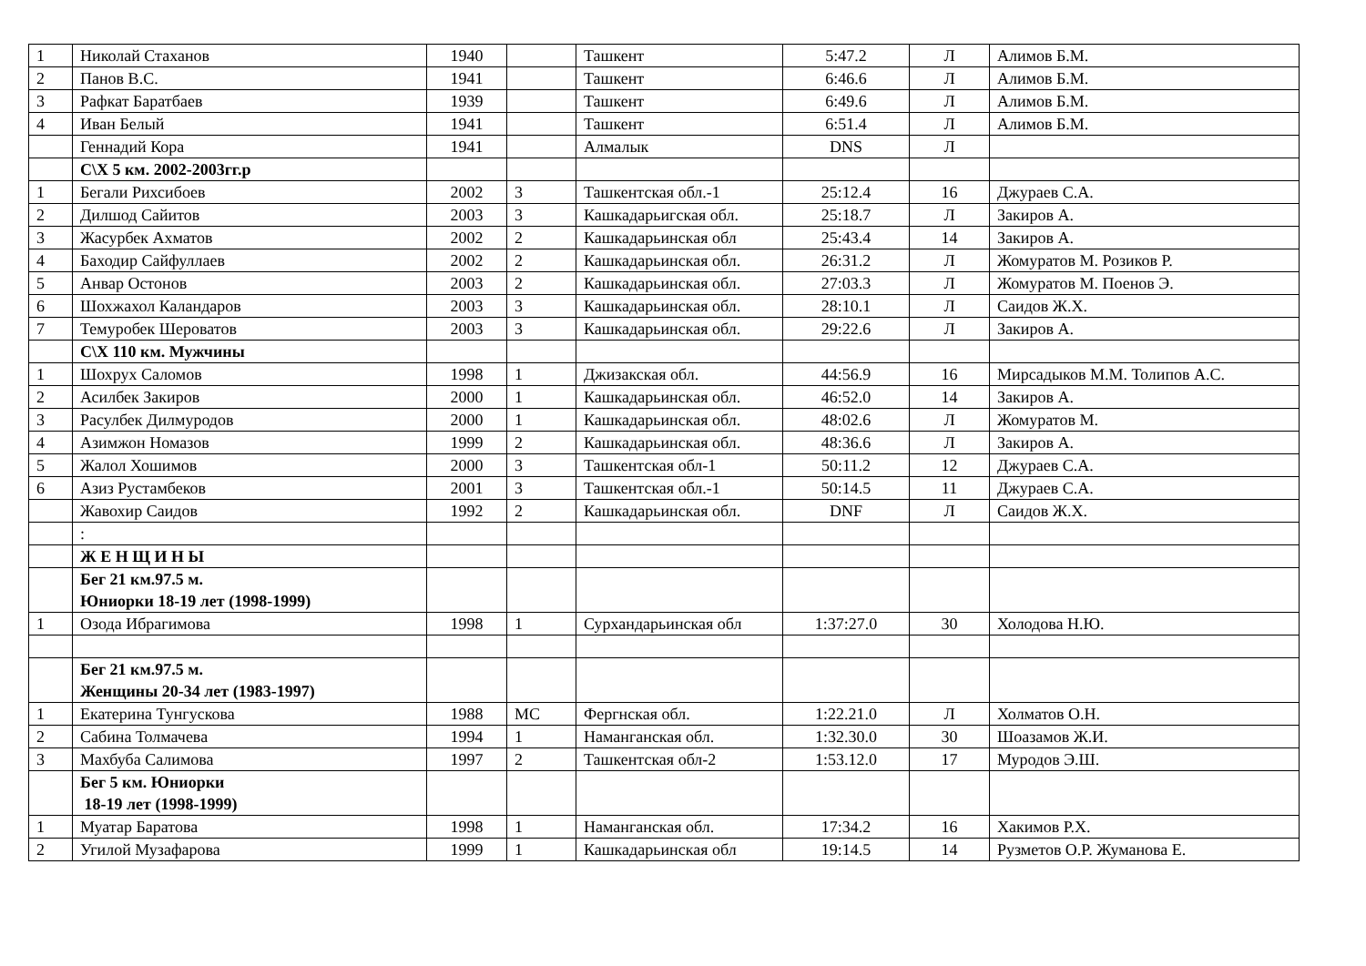| 1 | Николай Стаханов | 1940 | | Ташкент | 5:47.2 | Л | Алимов Б.М. |
| 2 | Панов В.С. | 1941 | | Ташкент | 6:46.6 | Л | Алимов Б.М. |
| 3 | Рафкат Баратбаев | 1939 | | Ташкент | 6:49.6 | Л | Алимов Б.М. |
| 4 | Иван Белый | 1941 | | Ташкент | 6:51.4 | Л | Алимов Б.М. |
| | Геннадий Кора | 1941 | | Алмалык | DNS | Л | |
| | С\Х 5 км. 2002-2003гг.р | | | | | | |
| 1 | Бегали Рихсибоев | 2002 | 3 | Ташкентская обл.-1 | 25:12.4 | 16 | Джураев С.А. |
| 2 | Дилшод Сайитов | 2003 | 3 | Кашкадарьигская обл. | 25:18.7 | Л | Закиров А. |
| 3 | Жасурбек Ахматов | 2002 | 2 | Кашкадарьинская обл | 25:43.4 | 14 | Закиров А. |
| 4 | Баходир Сайфуллаев | 2002 | 2 | Кашкадарьинская обл. | 26:31.2 | Л | Жомуратов М. Розиков Р. |
| 5 | Анвар Остонов | 2003 | 2 | Кашкадарьинская обл. | 27:03.3 | Л | Жомуратов М. Поенов Э. |
| 6 | Шохжахол Каландаров | 2003 | 3 | Кашкадарьинская обл. | 28:10.1 | Л | Саидов Ж.Х. |
| 7 | Темуробек Шероватов | 2003 | 3 | Кашкадарьинская обл. | 29:22.6 | Л | Закиров А. |
| | С\Х 110 км. Мужчины | | | | | | |
| 1 | Шохрух Саломов | 1998 | 1 | Джизакская обл. | 44:56.9 | 16 | Мирсадыков М.М. Толипов А.С. |
| 2 | Асилбек Закиров | 2000 | 1 | Кашкадарьинская обл. | 46:52.0 | 14 | Закиров А. |
| 3 | Расулбек Дилмуродов | 2000 | 1 | Кашкадарьинская обл. | 48:02.6 | Л | Жомуратов М. |
| 4 | Азимжон Номазов | 1999 | 2 | Кашкадарьинская обл. | 48:36.6 | Л | Закиров А. |
| 5 | Жалол Хошимов | 2000 | 3 | Ташкентская обл-1 | 50:11.2 | 12 | Джураев С.А. |
| 6 | Азиз Рустамбеков | 2001 | 3 | Ташкентская обл.-1 | 50:14.5 | 11 | Джураев С.А. |
| | Жавохир Саидов | 1992 | 2 | Кашкадарьинская обл. | DNF | Л | Саидов Ж.Х. |
| | : | | | | | | |
| | Ж Е Н Щ И Н Ы | | | | | | |
| | Бег 21 км.97.5 м. Юниорки 18-19 лет (1998-1999) | | | | | | |
| 1 | Озода Ибрагимова | 1998 | 1 | Сурхандарьинская обл | 1:37:27.0 | 30 | Холодова Н.Ю. |
| | Бег 21 км.97.5 м. Женщины 20-34 лет (1983-1997) | | | | | | |
| 1 | Екатерина Тунгускова | 1988 | МС | Фергнская обл. | 1:22.21.0 | Л | Холматов О.Н. |
| 2 | Сабина Толмачева | 1994 | 1 | Наманганская обл. | 1:32.30.0 | 30 | Шоазамов Ж.И. |
| 3 | Махбуба Салимова | 1997 | 2 | Ташкентская обл-2 | 1:53.12.0 | 17 | Муродов Э.Ш. |
| | Бег 5 км. Юниорки 18-19 лет (1998-1999) | | | | | | |
| 1 | Муатар Баратова | 1998 | 1 | Наманганская обл. | 17:34.2 | 16 | Хакимов Р.Х. |
| 2 | Угилой Музафарова | 1999 | 1 | Кашкадарьинская обл | 19:14.5 | 14 | Рузметов О.Р. Жуманова Е. |